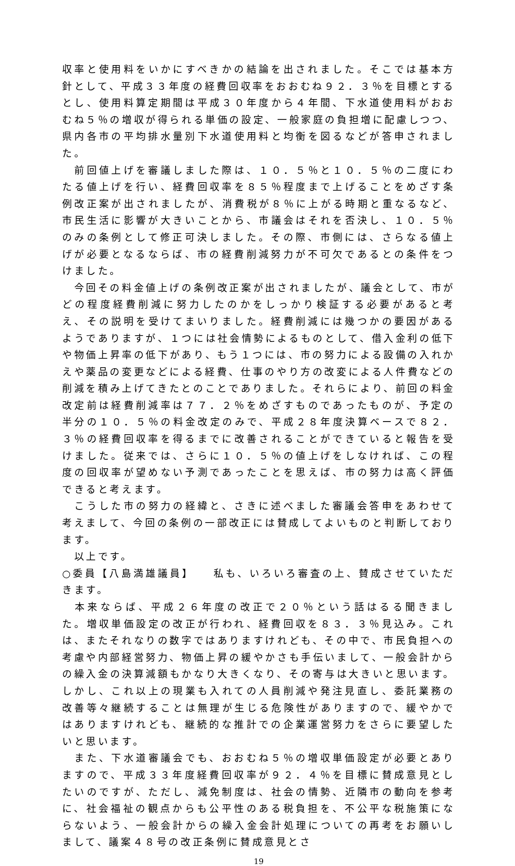収率と使用料をいかにすべきかの結論を出されました。そこでは基本方針として、平成３３年度の経費回収率をおおむね９２．３％を目標とするとし、使用料算定期間は平成３０年度から４年間、下水道使用料がおおむね５％の増収が得られる単価の設定、一般家庭の負担増に配慮しつつ、県内各市の平均排水量別下水道使用料と均衡を図るなどが答申されました。
　前回値上げを審議しました際は、１０．５％と１０．５％の二度にわたる値上げを行い、経費回収率を８５％程度まで上げることをめざす条例改正案が出されましたが、消費税が８％に上がる時期と重なるなど、市民生活に影響が大きいことから、市議会はそれを否決し、１０．５％のみの条例として修正可決しました。その際、市側には、さらなる値上げが必要となるならば、市の経費削減努力が不可欠であるとの条件をつけました。
　今回その料金値上げの条例改正案が出されましたが、議会として、市がどの程度経費削減に努力したのかをしっかり検証する必要があると考え、その説明を受けてまいりました。経費削減には幾つかの要因があるようでありますが、１つには社会情勢によるものとして、借入金利の低下や物価上昇率の低下があり、もう１つには、市の努力による設備の入れかえや薬品の変更などによる経費、仕事のやり方の改変による人件費などの削減を積み上げてきたとのことでありました。それらにより、前回の料金改定前は経費削減率は７７．２％をめざすものであったものが、予定の半分の１０．５％の料金改定のみで、平成２８年度決算ベースで８２．３％の経費回収率を得るまでに改善されることができていると報告を受けました。従来では、さらに１０．５％の値上げをしなければ、この程度の回収率が望めない予測であったことを思えば、市の努力は高く評価できると考えます。
　こうした市の努力の経緯と、さきに述べました審議会答申をあわせて考えまして、今回の条例の一部改正には賛成してよいものと判断しております。
　以上です。
○委員【八島満雄議員】　　私も、いろいろ審査の上、賛成させていただきます。
　本来ならば、平成２６年度の改正で２０％という話はるる聞きました。増収単価設定の改正が行われ、経費回収を８３．３％見込み。これは、またそれなりの数字ではありますけれども、その中で、市民負担への考慮や内部経営努力、物価上昇の緩やかさも手伝いまして、一般会計からの繰入金の決算減額もかなり大きくなり、その寄与は大きいと思います。しかし、これ以上の現業も入れての人員削減や発注見直し、委託業務の改善等々継続することは無理が生じる危険性がありますので、緩やかではありますけれども、継続的な推計での企業運営努力をさらに要望したいと思います。
　また、下水道審議会でも、おおむね５％の増収単価設定が必要とありますので、平成３３年度経費回収率が９２．４％を目標に賛成意見としたいのですが、ただし、減免制度は、社会の情勢、近隣市の動向を参考に、社会福祉の観点からも公平性のある税負担を、不公平な税施策にならないよう、一般会計からの繰入金会計処理についての再考をお願いしまして、議案４８号の改正条例に賛成意見とさ
19